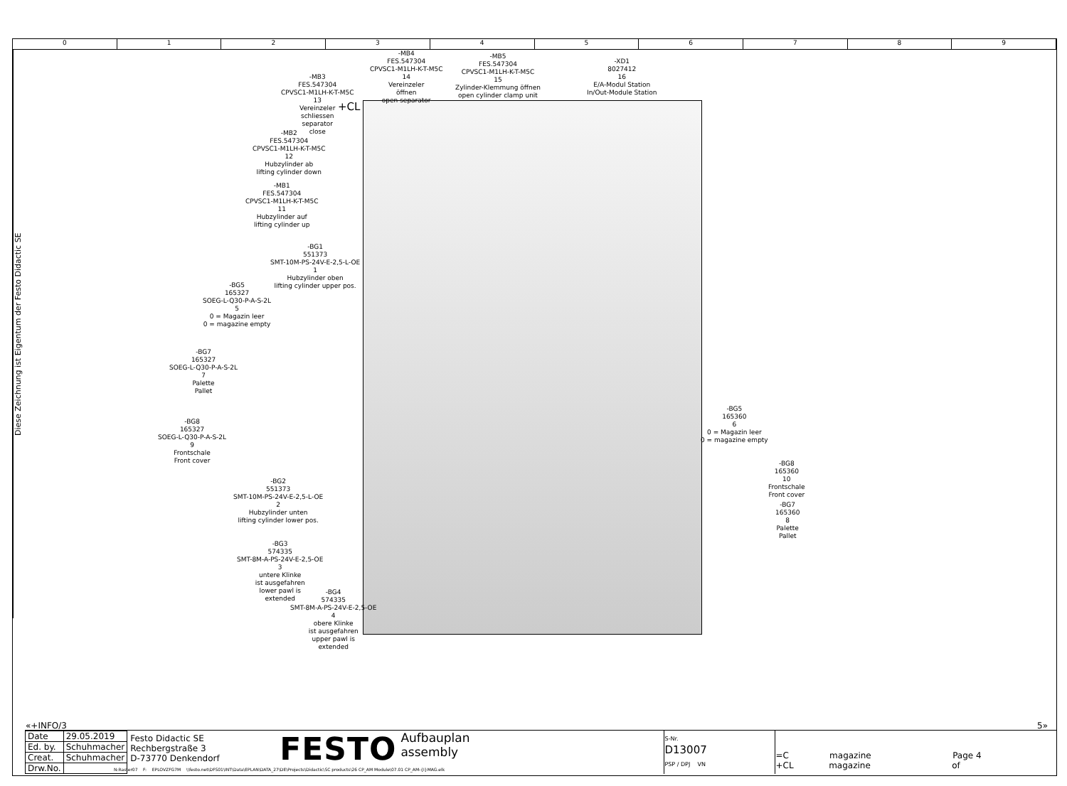0 1 2 3 4 5 6 7 8 9
Diese Zeichnung ist Eigentum der Festo Didactic SE
-MB4
FES.547304
CPVSC1-M1LH-K-T-M5C
14
Vereinzeler
öffnen
open separator
-MB5
FES.547304
CPVSC1-M1LH-K-T-M5C
15
Zylinder-Klemmung öffnen
open cylinder clamp unit
-XD1
8027412
16
E/A-Modul Station
In/Out-Module Station
-MB3
FES.547304
CPVSC1-M1LH-K-T-M5C
13
Vereinzeler
schliessen
separator
close
+CL
-MB2
FES.547304
CPVSC1-M1LH-K-T-M5C
12
Hubzylinder ab
lifting cylinder down
-MB1
FES.547304
CPVSC1-M1LH-K-T-M5C
11
Hubzylinder auf
lifting cylinder up
-BG1
551373
SMT-10M-PS-24V-E-2,5-L-OE
1
Hubzylinder oben
lifting cylinder upper pos.
-BG5
165327
SOEG-L-Q30-P-A-S-2L
5
0 = Magazin leer
0 = magazine empty
-BG7
165327
SOEG-L-Q30-P-A-S-2L
7
Palette
Pallet
-BG8
165327
SOEG-L-Q30-P-A-S-2L
9
Frontschale
Front cover
-BG2
551373
SMT-10M-PS-24V-E-2,5-L-OE
2
Hubzylinder unten
lifting cylinder lower pos.
-BG3
574335
SMT-8M-A-PS-24V-E-2,5-OE
3
untere Klinke
ist ausgefahren
lower pawl is
extended
-BG4
574335
SMT-8M-A-PS-24V-E-2,5-OE
4
obere Klinke
ist ausgefahren
upper pawl is
extended
-BG5
165360
6
0 = Magazin leer
0 = magazine empty
-BG8
165360
10
Frontschale
Front cover
-BG7
165360
8
Palette
Pallet
«+INFO/3 5»
| Date | 29.05.2019 |
| Ed. by. | Schuhmacher |
| Creat. | Schuhmacher |
| Drw.No. | |
Festo Didactic SE
Rechbergstraße 3
D-73770 Denkendorf
FESTO
Aufbauplan
assembly
S-Nr.
D13007
PSP / DPJ VN
=C magazine Page 4
+CL magazine of
N:Raster07 F: EPLOVZFG7M \\festo.net\DFS01\INT\Data\EPLAN\DATA_27\DE\Projects\Didactic\SC products\26 CP_AM Module\07.01 CP_AM-{I}MAG.elk